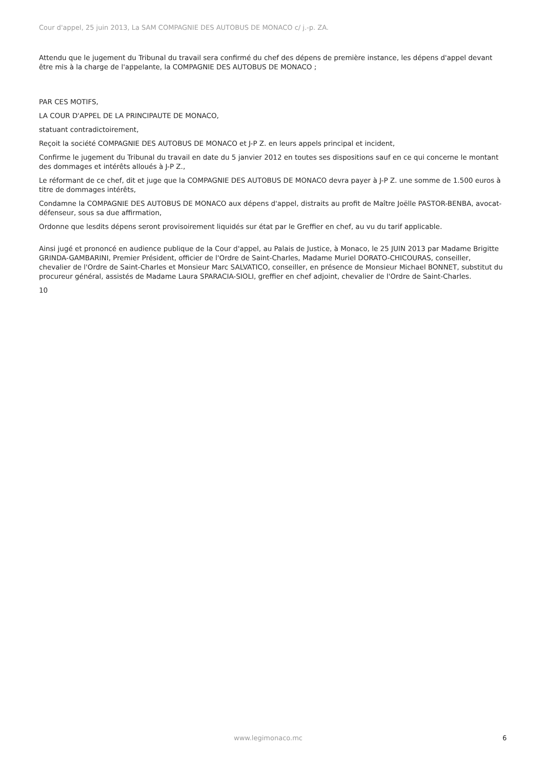Cour d'appel, 25 juin 2013, La SAM COMPAGNIE DES AUTOBUS DE MONACO c/ j.-p. ZA.
Attendu que le jugement du Tribunal du travail sera confirmé du chef des dépens de première instance, les dépens d'appel devant être mis à la charge de l'appelante, la COMPAGNIE DES AUTOBUS DE MONACO ;
PAR CES MOTIFS,
LA COUR D'APPEL DE LA PRINCIPAUTE DE MONACO,
statuant contradictoirement,
Reçoit la société COMPAGNIE DES AUTOBUS DE MONACO et J-P Z. en leurs appels principal et incident,
Confirme le jugement du Tribunal du travail en date du 5 janvier 2012 en toutes ses dispositions sauf en ce qui concerne le montant des dommages et intérêts alloués à J-P Z.,
Le réformant de ce chef, dit et juge que la COMPAGNIE DES AUTOBUS DE MONACO devra payer à J-P Z. une somme de 1.500 euros à titre de dommages intérêts,
Condamne la COMPAGNIE DES AUTOBUS DE MONACO aux dépens d'appel, distraits au profit de Maître Joëlle PASTOR-BENBA, avocat-défenseur, sous sa due affirmation,
Ordonne que lesdits dépens seront provisoirement liquidés sur état par le Greffier en chef, au vu du tarif applicable.
Ainsi jugé et prononcé en audience publique de la Cour d'appel, au Palais de Justice, à Monaco, le 25 JUIN 2013 par Madame Brigitte GRINDA-GAMBARINI, Premier Président, officier de l'Ordre de Saint-Charles, Madame Muriel DORATO-CHICOURAS, conseiller, chevalier de l'Ordre de Saint-Charles et Monsieur Marc SALVATICO, conseiller, en présence de Monsieur Michael BONNET, substitut du procureur général, assistés de Madame Laura SPARACIA-SIOLI, greffier en chef adjoint, chevalier de l'Ordre de Saint-Charles.
10
www.legimonaco.mc 6